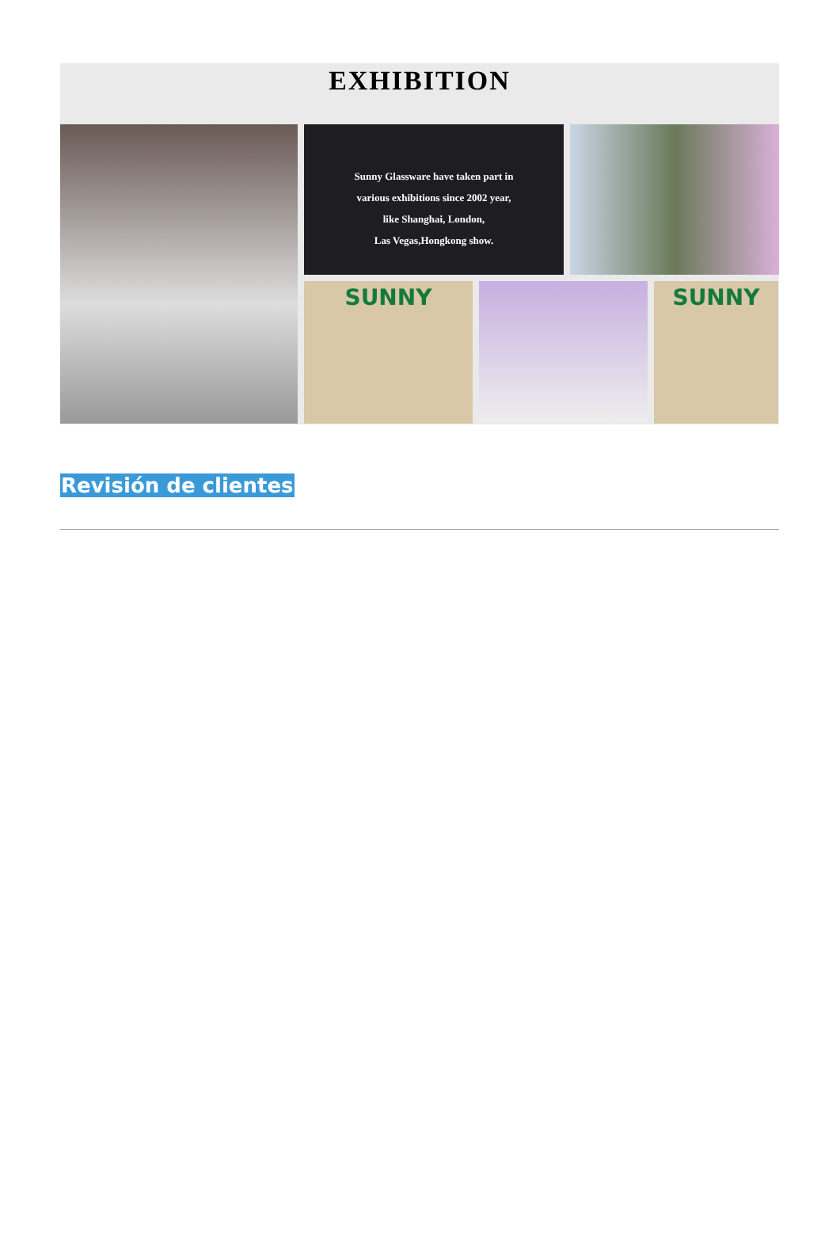EXHIBITION
Sunny Glassware have taken part in
various exhibitions since 2002 year,
like Shanghai, London,
Las Vegas,Hongkong show.
SUNNY
SUNNY
Revisión de clientes